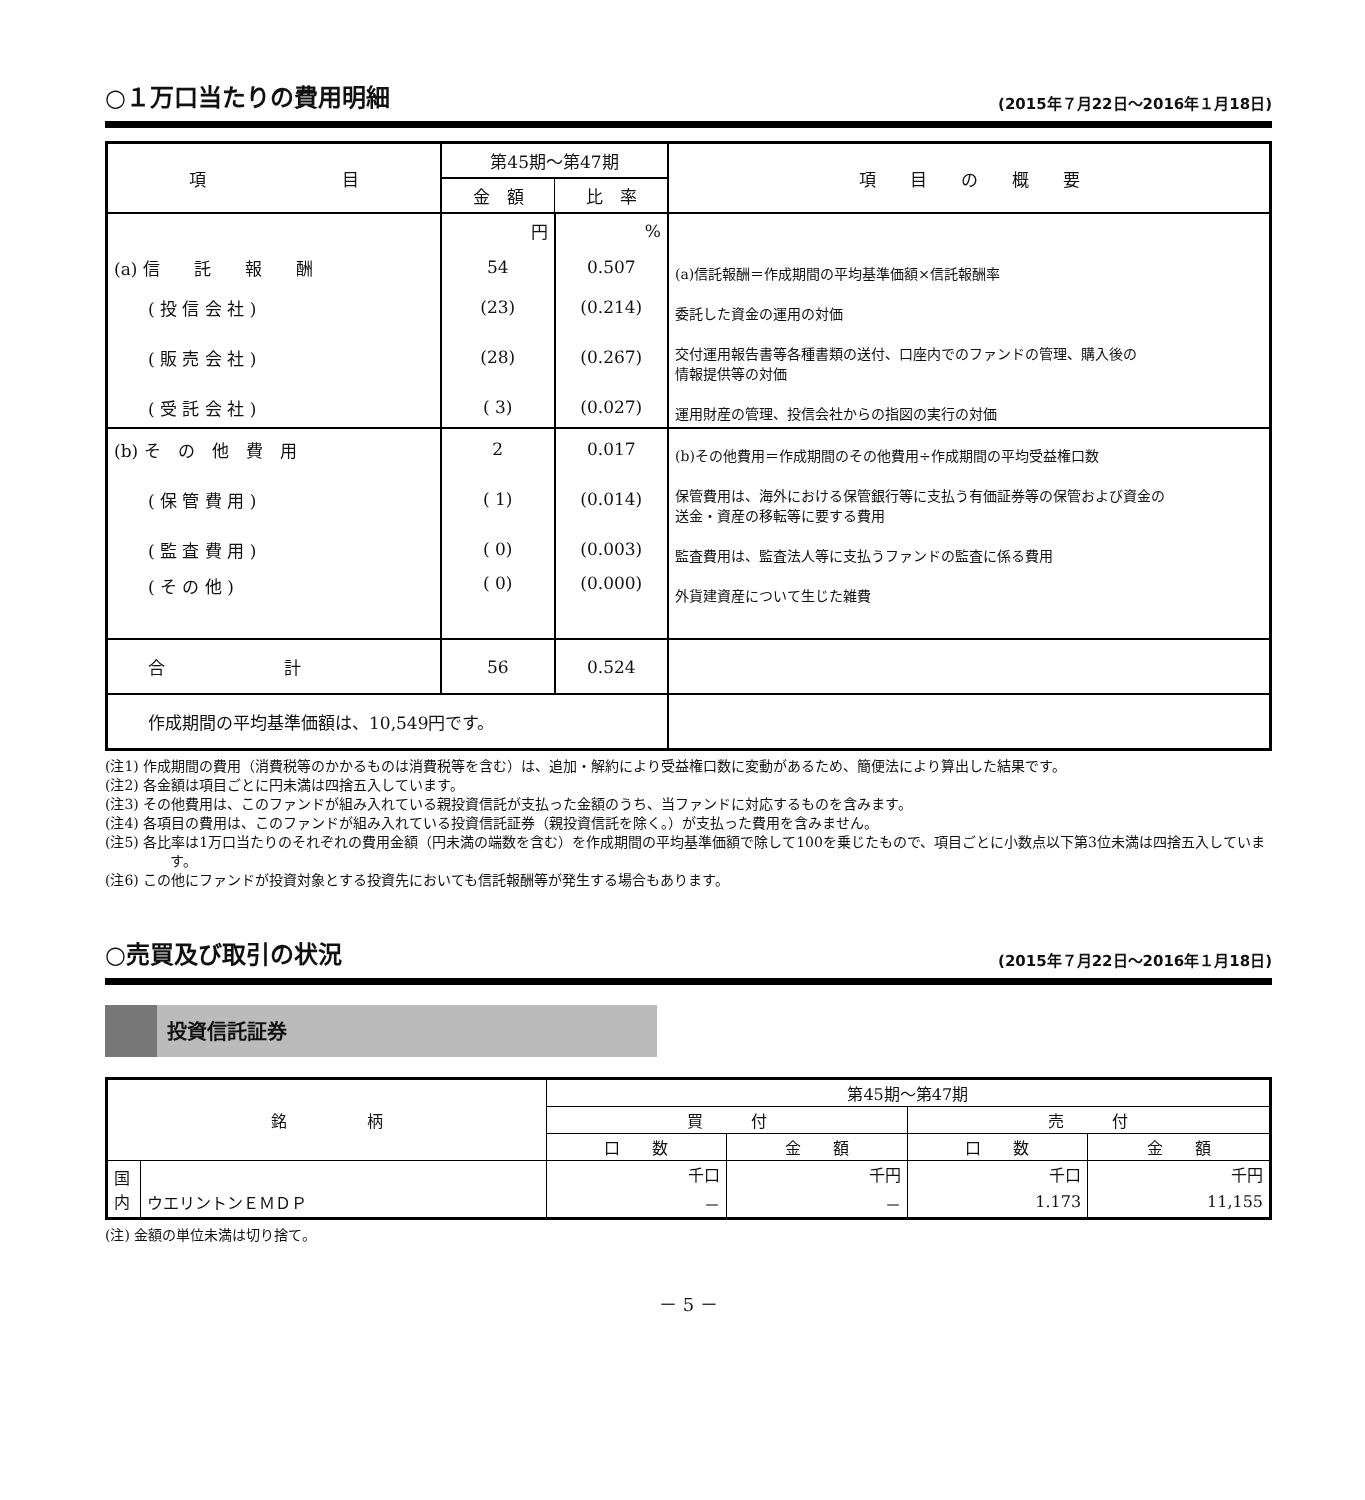○１万口当たりの費用明細 (2015年７月22日～2016年１月18日)
| 項 目 | 第45期～第47期 | | 項 目 の 概 要 |
| --- | --- | --- | --- |
| | 金 額 | 比 率 | |
| | 円 | % | |
| (a) 信 託 報 酬 | 54 | 0.507 | (a)信託報酬＝作成期間の平均基準価額×信託報酬率 |
| ( 投 信 会 社 ) | (23) | (0.214) | 委託した資金の運用の対価 |
| ( 販 売 会 社 ) | (28) | (0.267) | 交付運用報告書等各種書類の送付、口座内でのファンドの管理、購入後の 情報提供等の対価 |
| ( 受 託 会 社 ) | ( 3) | (0.027) | 運用財産の管理、投信会社からの指図の実行の対価 |
| (b) そ の 他 費 用 | 2 | 0.017 | (b)その他費用＝作成期間のその他費用÷作成期間の平均受益権口数 |
| ( 保 管 費 用 ) | ( 1) | (0.014) | 保管費用は、海外における保管銀行等に支払う有価証券等の保管および資金の 送金・資産の移転等に要する費用 |
| ( 監 査 費 用 ) | ( 0) | (0.003) | 監査費用は、監査法人等に支払うファンドの監査に係る費用 |
| ( そ の 他 ) | ( 0) | (0.000) | 外貨建資産について生じた雑費 |
| 合 計 | 56 | 0.524 | |
| 作成期間の平均基準価額は、10,549円です。 | | | |
(注1) 作成期間の費用（消費税等のかかるものは消費税等を含む）は、追加・解約により受益権口数に変動があるため、簡便法により算出した結果です。
(注2) 各金額は項目ごとに円未満は四捨五入しています。
(注3) その他費用は、このファンドが組み入れている親投資信託が支払った金額のうち、当ファンドに対応するものを含みます。
(注4) 各項目の費用は、このファンドが組み入れている投資信託証券（親投資信託を除く。）が支払った費用を含みません。
(注5) 各比率は1万口当たりのそれぞれの費用金額（円未満の端数を含む）を作成期間の平均基準価額で除して100を乗じたもので、項目ごとに小数点以下第3位未満は四捨五入しています。
(注6) この他にファンドが投資対象とする投資先においても信託報酬等が発生する場合もあります。
○売買及び取引の状況 (2015年７月22日～2016年１月18日)
投資信託証券
| 銘 柄 | | 第45期～第47期 | | | |
| --- | --- | --- | --- | --- | --- |
| | | 買 付 | | 売 付 | |
| | | 口 数 | 金 額 | 口 数 | 金 額 |
| 国 内 | | 千口 | 千円 | 千口 | 千円 |
| | ウエリントンＥＭＤＰ | － | － | 1.173 | 11,155 |
(注) 金額の単位未満は切り捨て。
－ 5 －